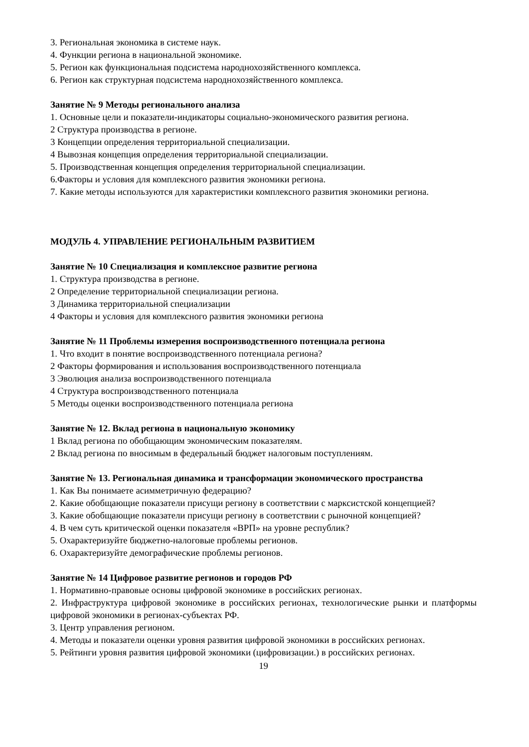3. Региональная экономика в системе наук.
4. Функции региона в национальной экономике.
5. Регион как функциональная подсистема народнохозяйственного комплекса.
6. Регион как структурная подсистема народнохозяйственного комплекса.
Занятие № 9 Методы регионального анализа
1. Основные цели и показатели-индикаторы социально-экономического развития региона.
2 Структура производства в регионе.
3 Концепции определения территориальной специализации.
4 Вывозная концепция определения территориальной специализации.
5. Производственная концепция определения территориальной специализации.
6.Факторы и условия для комплексного развития экономики региона.
7. Какие методы используются для характеристики комплексного развития экономики региона.
МОДУЛЬ 4. УПРАВЛЕНИЕ РЕГИОНАЛЬНЫМ РАЗВИТИЕМ
Занятие № 10 Специализация и комплексное развитие региона
1. Структура производства в регионе.
2 Определение территориальной специализации региона.
3 Динамика территориальной специализации
4 Факторы и условия для комплексного развития экономики региона
Занятие № 11 Проблемы измерения воспроизводственного потенциала региона
1. Что входит в понятие воспроизводственного потенциала региона?
2 Факторы формирования и использования воспроизводственного потенциала
3 Эволюция анализа воспроизводственного потенциала
4 Структура воспроизводственного потенциала
5 Методы оценки воспроизводственного потенциала региона
Занятие № 12. Вклад региона в национальную экономику
1 Вклад региона по обобщающим экономическим показателям.
2 Вклад региона по вносимым в федеральный бюджет налоговым поступлениям.
Занятие № 13. Региональная динамика и трансформации экономического пространства
1. Как Вы понимаете асимметричную федерацию?
2. Какие обобщающие показатели присущи региону в соответствии с марксистской концепцией?
3. Какие обобщающие показатели присущи региону в соответствии с рыночной концепцией?
4. В чем суть критической оценки показателя «ВРП» на уровне республик?
5. Охарактеризуйте бюджетно-налоговые проблемы регионов.
6. Охарактеризуйте демографические проблемы регионов.
Занятие № 14 Цифровое развитие регионов и городов РФ
1. Нормативно-правовые основы цифровой экономике в российских регионах.
2. Инфраструктура цифровой экономике в российских регионах, технологические рынки и платформы цифровой экономики в регионах-субъектах РФ.
3. Центр управления регионом.
4. Методы и показатели оценки уровня развития цифровой экономики в российских регионах.
5. Рейтинги уровня развития цифровой экономики (цифровизации.) в российских регионах.
19